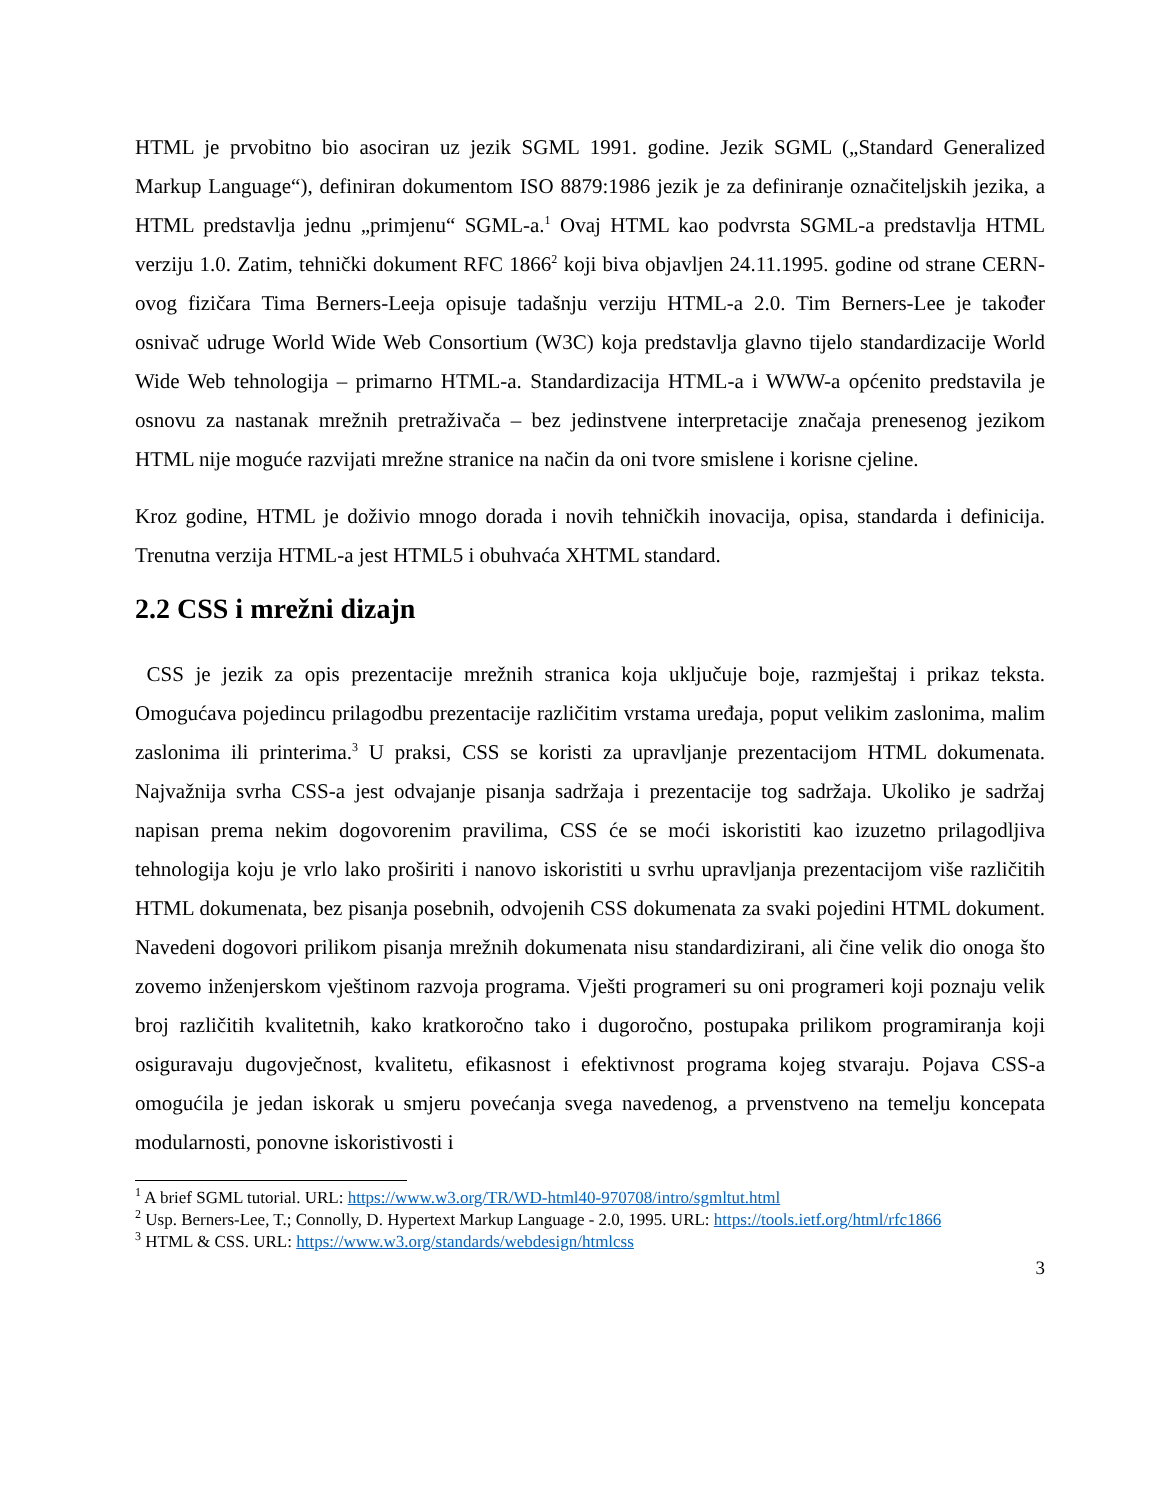HTML je prvobitno bio asociran uz jezik SGML 1991. godine. Jezik SGML („Standard Generalized Markup Language“), definiran dokumentom ISO 8879:1986 jezik je za definiranje označiteljskih jezika, a HTML predstavlja jednu „primjenu“ SGML-a.<sup>1</sup> Ovaj HTML kao podvrsta SGML-a predstavlja HTML verziju 1.0. Zatim, tehnički dokument RFC 1866<sup>2</sup> koji biva objavljen 24.11.1995. godine od strane CERN-ovog fizičara Tima Berners-Leeja opisuje tadašnju verziju HTML-a 2.0. Tim Berners-Lee je također osnivač udruge World Wide Web Consortium (W3C) koja predstavlja glavno tijelo standardizacije World Wide Web tehnologija – primarno HTML-a. Standardizacija HTML-a i WWW-a općenito predstavila je osnovu za nastanak mrežnih pretraživača – bez jedinstvene interpretacije značaja prenesenog jezikom HTML nije moguće razvijati mrežne stranice na način da oni tvore smislene i korisne cjeline.
Kroz godine, HTML je doživio mnogo dorada i novih tehničkih inovacija, opisa, standarda i definicija. Trenutna verzija HTML-a jest HTML5 i obuhvaća XHTML standard.
2.2 CSS i mrežni dizajn
CSS je jezik za opis prezentacije mrežnih stranica koja uključuje boje, razmještaj i prikaz teksta. Omogućava pojedincu prilagodbu prezentacije različitim vrstama uređaja, poput velikim zaslonima, malim zaslonima ili printerima.<sup>3</sup> U praksi, CSS se koristi za upravljanje prezentacijom HTML dokumenata. Najvažnija svrha CSS-a jest odvajanje pisanja sadržaja i prezentacije tog sadržaja. Ukoliko je sadržaj napisan prema nekim dogovorenim pravilima, CSS će se moći iskoristiti kao izuzetno prilagodljiva tehnologija koju je vrlo lako proširiti i nanovo iskoristiti u svrhu upravljanja prezentacijom više različitih HTML dokumenata, bez pisanja posebnih, odvojenih CSS dokumenata za svaki pojedini HTML dokument. Navedeni dogovori prilikom pisanja mrežnih dokumenata nisu standardizirani, ali čine velik dio onoga što zovemo inženjerskom vještinom razvoja programa. Vješti programeri su oni programeri koji poznaju velik broj različitih kvalitetnih, kako kratkoročno tako i dugoročno, postupaka prilikom programiranja koji osiguravaju dugovječnost, kvalitetu, efikasnost i efektivnost programa kojeg stvaraju. Pojava CSS-a omogućila je jedan iskorak u smjeru povećanja svega navedenog, a prvenstveno na temelju koncepata modularnosti, ponovne iskoristivosti i
<sup>1</sup> A brief SGML tutorial. URL: https://www.w3.org/TR/WD-html40-970708/intro/sgmltut.html
<sup>2</sup> Usp. Berners-Lee, T.; Connolly, D. Hypertext Markup Language - 2.0, 1995. URL: https://tools.ietf.org/html/rfc1866
<sup>3</sup> HTML & CSS. URL: https://www.w3.org/standards/webdesign/htmlcss
3